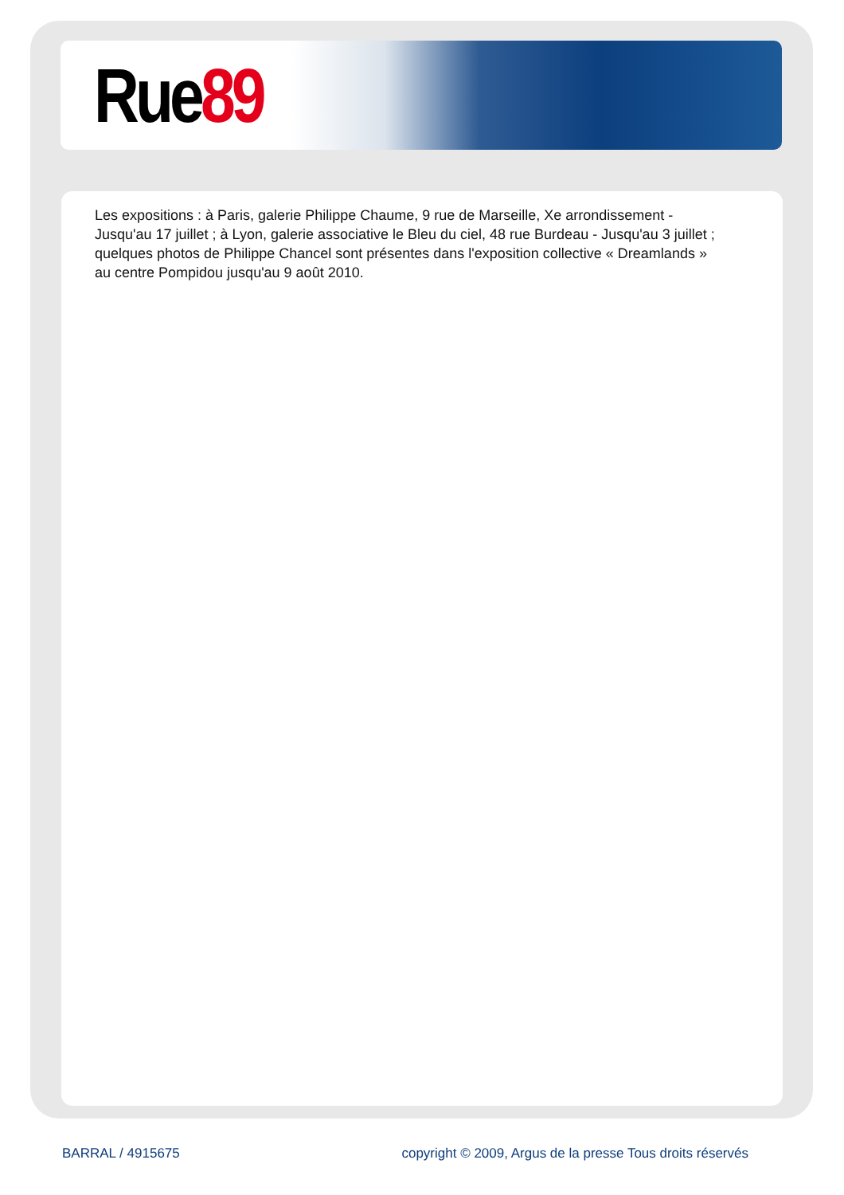Rue 89
Les expositions : à Paris, galerie Philippe Chaume, 9 rue de Marseille, Xe arrondissement - Jusqu'au 17 juillet ; à Lyon, galerie associative le Bleu du ciel, 48 rue Burdeau - Jusqu'au 3 juillet ; quelques photos de Philippe Chancel sont présentes dans l'exposition collective « Dreamlands » au centre Pompidou jusqu'au 9 août 2010.
BARRAL / 4915675 copyright © 2009, Argus de la presse Tous droits réservés